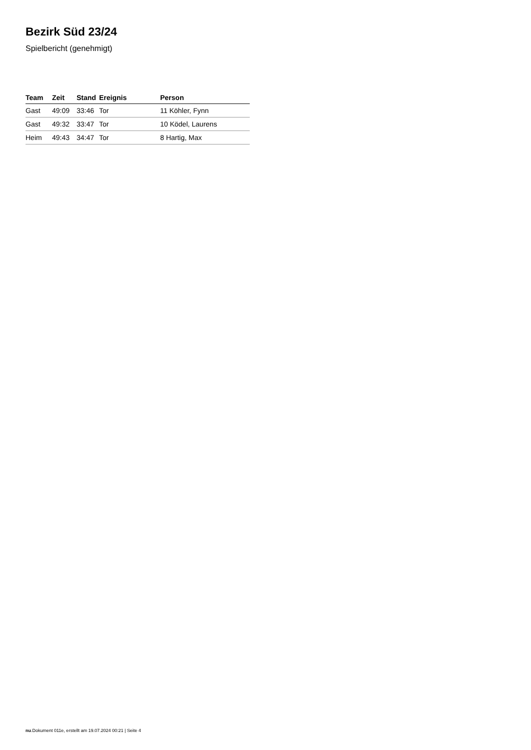Bezirk Süd 23/24
Spielbericht (genehmigt)
| Team | Zeit | Stand | Ereignis | Person |
| --- | --- | --- | --- | --- |
| Gast | 49:09 | 33:46 | Tor | 11 Köhler, Fynn |
| Gast | 49:32 | 33:47 | Tor | 10 Ködel, Laurens |
| Heim | 49:43 | 34:47 | Tor | 8 Hartig, Max |
nu.Dokument 011e, erstellt am 19.07.2024 00:21 | Seite 4